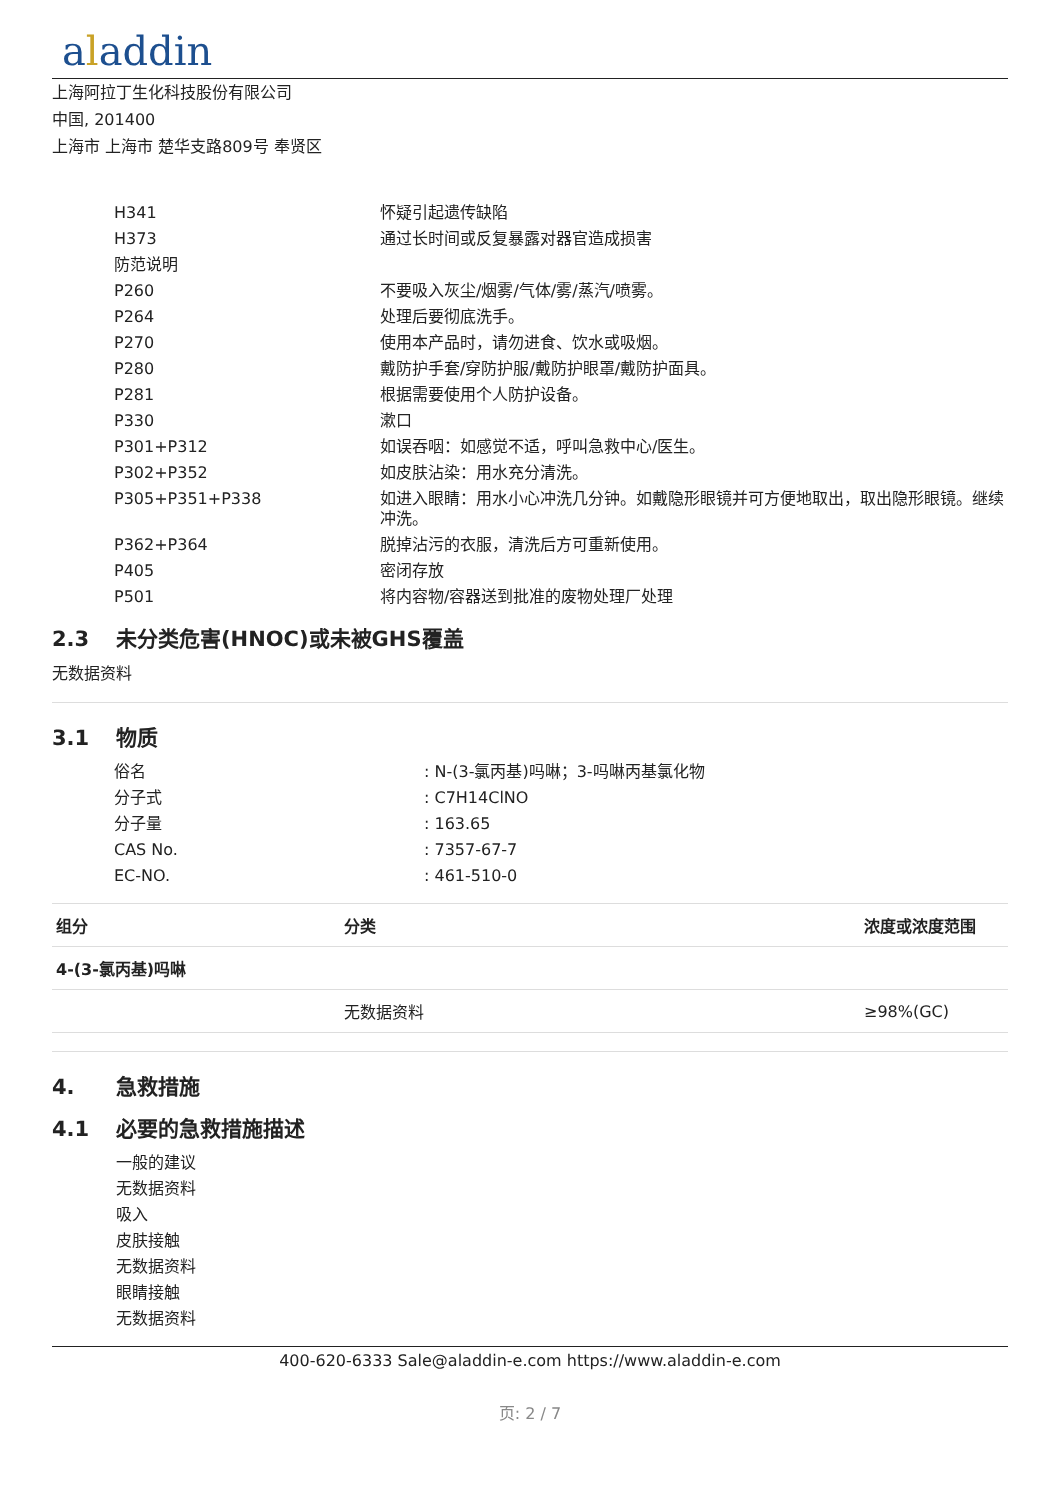aladdin
上海阿拉丁生化科技股份有限公司
中国, 201400
上海市 上海市 楚华支路809号 奉贤区
| H341 | 怀疑引起遗传缺陷 |
| H373 | 通过长时间或反复暴露对器官造成损害 |
| 防范说明 | |
| P260 | 不要吸入灰尘/烟雾/气体/雾/蒸汽/喷雾。 |
| P264 | 处理后要彻底洗手。 |
| P270 | 使用本产品时，请勿进食、饮水或吸烟。 |
| P280 | 戴防护手套/穿防护服/戴防护眼罩/戴防护面具。 |
| P281 | 根据需要使用个人防护设备。 |
| P330 | 漱口 |
| P301+P312 | 如误吞咽：如感觉不适，呼叫急救中心/医生。 |
| P302+P352 | 如皮肤沾染：用水充分清洗。 |
| P305+P351+P338 | 如进入眼睛：用水小心冲洗几分钟。如戴隐形眼镜并可方便地取出，取出隐形眼镜。继续冲洗。 |
| P362+P364 | 脱掉沾污的衣服，清洗后方可重新使用。 |
| P405 | 密闭存放 |
| P501 | 将内容物/容器送到批准的废物处理厂处理 |
2.3 未分类危害(HNOC)或未被GHS覆盖
无数据资料
3.1 物质
| 俗名 | : N-(3-氯丙基)吗啉；3-吗啉丙基氯化物 |
| 分子式 | : C7H14ClNO |
| 分子量 | : 163.65 |
| CAS No. | : 7357-67-7 |
| EC-NO. | : 461-510-0 |
| 组分 | 分类 | 浓度或浓度范围 |
| --- | --- | --- |
| 4-(3-氯丙基)吗啉 | | |
| | 无数据资料 | ≥98%(GC) |
4. 急救措施
4.1 必要的急救措施描述
一般的建议
无数据资料
吸入
皮肤接触
无数据资料
眼睛接触
无数据资料
400-620-6333 Sale@aladdin-e.com https://www.aladdin-e.com
页: 2 / 7